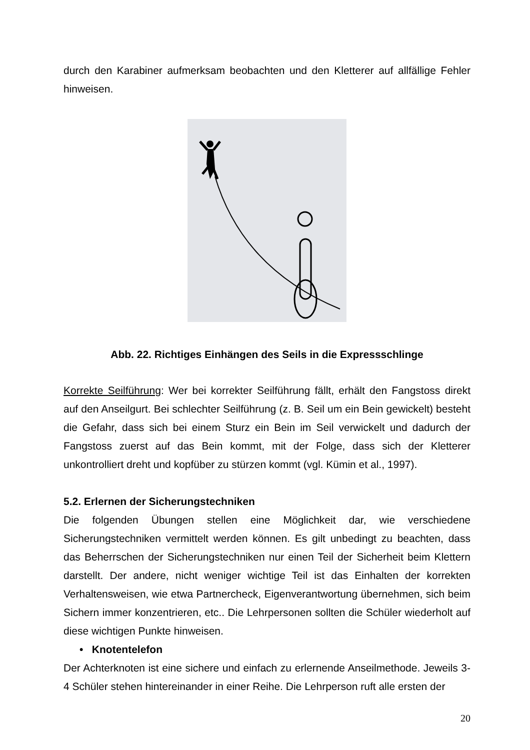durch den Karabiner aufmerksam beobachten und den Kletterer auf allfällige Fehler hinweisen.
Abb. 22. Richtiges Einhängen des Seils in die Expressschlinge
Korrekte Seilführung: Wer bei korrekter Seilführung fällt, erhält den Fangstoss direkt auf den Anseilgurt. Bei schlechter Seilführung (z. B. Seil um ein Bein gewickelt) besteht die Gefahr, dass sich bei einem Sturz ein Bein im Seil verwickelt und dadurch der Fangstoss zuerst auf das Bein kommt, mit der Folge, dass sich der Kletterer unkontrolliert dreht und kopfüber zu stürzen kommt (vgl. Kümin et al., 1997).
5.2. Erlernen der Sicherungstechniken
Die folgenden Übungen stellen eine Möglichkeit dar, wie verschiedene Sicherungstechniken vermittelt werden können. Es gilt unbedingt zu beachten, dass das Beherrschen der Sicherungstechniken nur einen Teil der Sicherheit beim Klettern darstellt. Der andere, nicht weniger wichtige Teil ist das Einhalten der korrekten Verhaltensweisen, wie etwa Partnercheck, Eigenverantwortung übernehmen, sich beim Sichern immer konzentrieren, etc.. Die Lehrpersonen sollten die Schüler wiederholt auf diese wichtigen Punkte hinweisen.
• Knotentelefon
Der Achterknoten ist eine sichere und einfach zu erlernende Anseilmethode. Jeweils 3-4 Schüler stehen hintereinander in einer Reihe. Die Lehrperson ruft alle ersten der
20